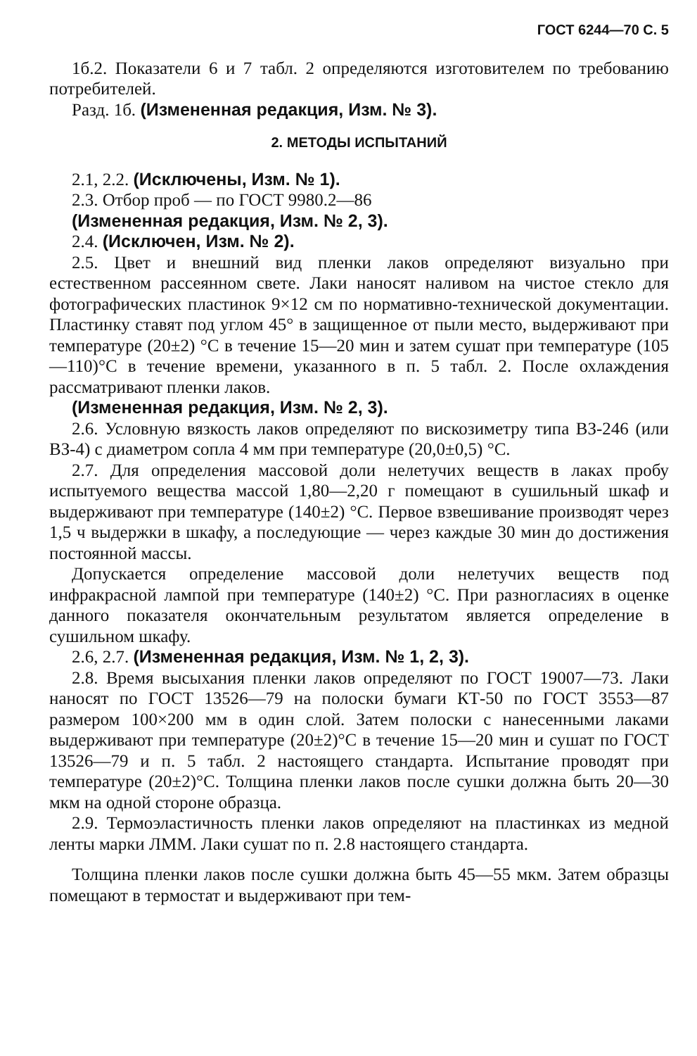ГОСТ 6244—70 С. 5
1б.2. Показатели 6 и 7 табл. 2 определяются изготовителем по требованию потребителей.
Разд. 1б. (Измененная редакция, Изм. № 3).
2. МЕТОДЫ ИСПЫТАНИЙ
2.1, 2.2. (Исключены, Изм. № 1).
2.3. Отбор проб — по ГОСТ 9980.2—86
(Измененная редакция, Изм. № 2, 3).
2.4. (Исключен, Изм. № 2).
2.5. Цвет и внешний вид пленки лаков определяют визуально при естественном рассеянном свете. Лаки наносят наливом на чистое стекло для фотографических пластинок 9×12 см по нормативно-технической документации. Пластинку ставят под углом 45° в защищенное от пыли место, выдерживают при температуре (20±2) °С в течение 15—20 мин и затем сушат при температуре (105—110)°С в течение времени, указанного в п. 5 табл. 2. После охлаждения рассматривают пленки лаков.
(Измененная редакция, Изм. № 2, 3).
2.6. Условную вязкость лаков определяют по вискозиметру типа ВЗ-246 (или ВЗ-4) с диаметром сопла 4 мм при температуре (20,0±0,5) °С.
2.7. Для определения массовой доли нелетучих веществ в лаках пробу испытуемого вещества массой 1,80—2,20 г помещают в сушильный шкаф и выдерживают при температуре (140±2) °С. Первое взвешивание производят через 1,5 ч выдержки в шкафу, а последующие — через каждые 30 мин до достижения постоянной массы.
Допускается определение массовой доли нелетучих веществ под инфракрасной лампой при температуре (140±2) °С. При разногласиях в оценке данного показателя окончательным результатом является определение в сушильном шкафу.
2.6, 2.7. (Измененная редакция, Изм. № 1, 2, 3).
2.8. Время высыхания пленки лаков определяют по ГОСТ 19007—73. Лаки наносят по ГОСТ 13526—79 на полоски бумаги КТ-50 по ГОСТ 3553—87 размером 100×200 мм в один слой. Затем полоски с нанесенными лаками выдерживают при температуре (20±2)°С в течение 15—20 мин и сушат по ГОСТ 13526—79 и п. 5 табл. 2 настоящего стандарта. Испытание проводят при температуре (20±2)°С. Толщина пленки лаков после сушки должна быть 20—30 мкм на одной стороне образца.
2.9. Термоэластичность пленки лаков определяют на пластинках из медной ленты марки ЛММ. Лаки сушат по п. 2.8 настоящего стандарта.
Толщина пленки лаков после сушки должна быть 45—55 мкм. Затем образцы помещают в термостат и выдерживают при тем-